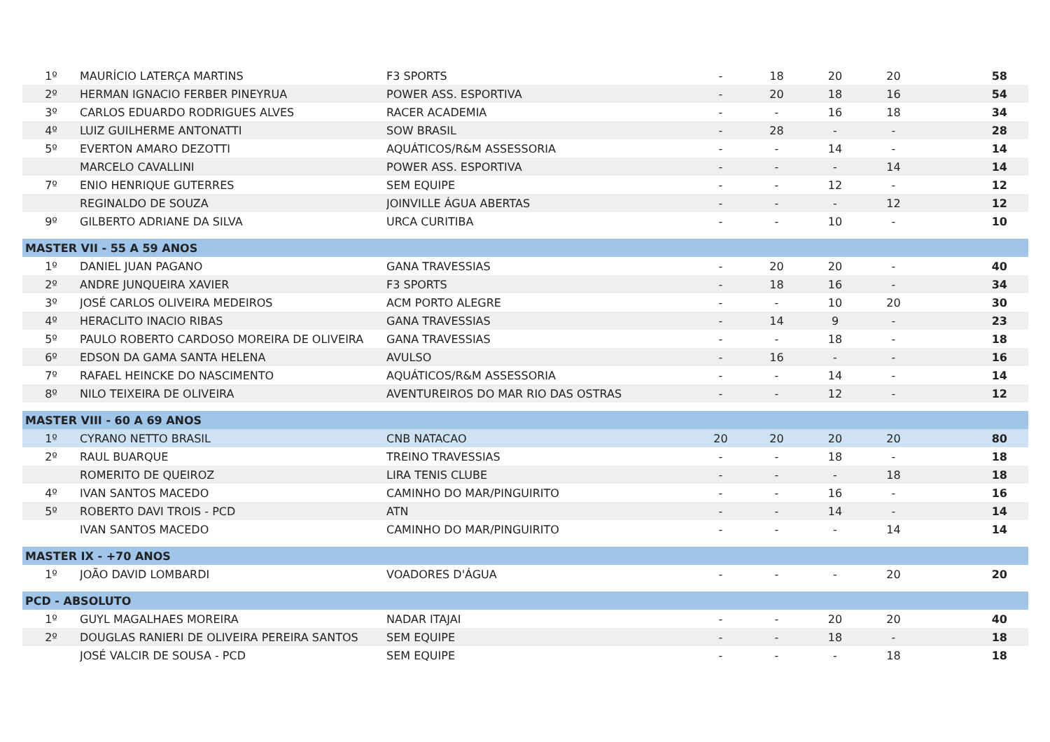| 1º | MAURÍCIO LATERÇA MARTINS | F3 SPORTS | - | 18 | 20 | 20 | 58 |
| 2º | HERMAN IGNACIO FERBER PINEYRUA | POWER ASS. ESPORTIVA | - | 20 | 18 | 16 | 54 |
| 3º | CARLOS EDUARDO RODRIGUES ALVES | RACER ACADEMIA | - | - | 16 | 18 | 34 |
| 4º | LUIZ GUILHERME ANTONATTI | SOW BRASIL | - | 28 | - | - | 28 |
| 5º | EVERTON AMARO DEZOTTI | AQUÁTICOS/R&M ASSESSORIA | - | - | 14 | - | 14 |
| | MARCELO CAVALLINI | POWER ASS. ESPORTIVA | - | - | - | 14 | 14 |
| 7º | ENIO HENRIQUE GUTERRES | SEM EQUIPE | - | - | 12 | - | 12 |
| | REGINALDO DE SOUZA | JOINVILLE ÁGUA ABERTAS | - | - | - | 12 | 12 |
| 9º | GILBERTO ADRIANE DA SILVA | URCA CURITIBA | - | - | 10 | - | 10 |
| MASTER VII - 55 A 59 ANOS | | | | | | | |
| 1º | DANIEL JUAN PAGANO | GANA TRAVESSIAS | - | 20 | 20 | - | 40 |
| 2º | ANDRE JUNQUEIRA XAVIER | F3 SPORTS | - | 18 | 16 | - | 34 |
| 3º | JOSÉ CARLOS OLIVEIRA MEDEIROS | ACM PORTO ALEGRE | - | - | 10 | 20 | 30 |
| 4º | HERACLITO INACIO RIBAS | GANA TRAVESSIAS | - | 14 | 9 | - | 23 |
| 5º | PAULO ROBERTO CARDOSO MOREIRA DE OLIVEIRA | GANA TRAVESSIAS | - | - | 18 | - | 18 |
| 6º | EDSON DA GAMA SANTA HELENA | AVULSO | - | 16 | - | - | 16 |
| 7º | RAFAEL HEINCKE DO NASCIMENTO | AQUÁTICOS/R&M ASSESSORIA | - | - | 14 | - | 14 |
| 8º | NILO TEIXEIRA DE OLIVEIRA | AVENTUREIROS DO MAR RIO DAS OSTRAS | - | - | 12 | - | 12 |
| MASTER VIII - 60 A 69 ANOS | | | | | | | |
| 1º | CYRANO NETTO BRASIL | CNB NATACAO | 20 | 20 | 20 | 20 | 80 |
| 2º | RAUL BUARQUE | TREINO TRAVESSIAS | - | - | 18 | - | 18 |
| | ROMERITO DE QUEIROZ | LIRA TENIS CLUBE | - | - | - | 18 | 18 |
| 4º | IVAN SANTOS MACEDO | CAMINHO DO MAR/PINGUIRITO | - | - | 16 | - | 16 |
| 5º | ROBERTO DAVI TROIS - PCD | ATN | - | - | 14 | - | 14 |
| | IVAN SANTOS MACEDO | CAMINHO DO MAR/PINGUIRITO | - | - | - | 14 | 14 |
| MASTER IX - +70 ANOS | | | | | | | |
| 1º | JOÃO DAVID LOMBARDI | VOADORES D'ÁGUA | - | - | - | 20 | 20 |
| PCD - ABSOLUTO | | | | | | | |
| 1º | GUYL MAGALHAES MOREIRA | NADAR ITAJAI | - | - | 20 | 20 | 40 |
| 2º | DOUGLAS RANIERI DE OLIVEIRA PEREIRA SANTOS | SEM EQUIPE | - | - | 18 | - | 18 |
| | JOSÉ VALCIR DE SOUSA - PCD | SEM EQUIPE | - | - | - | 18 | 18 |